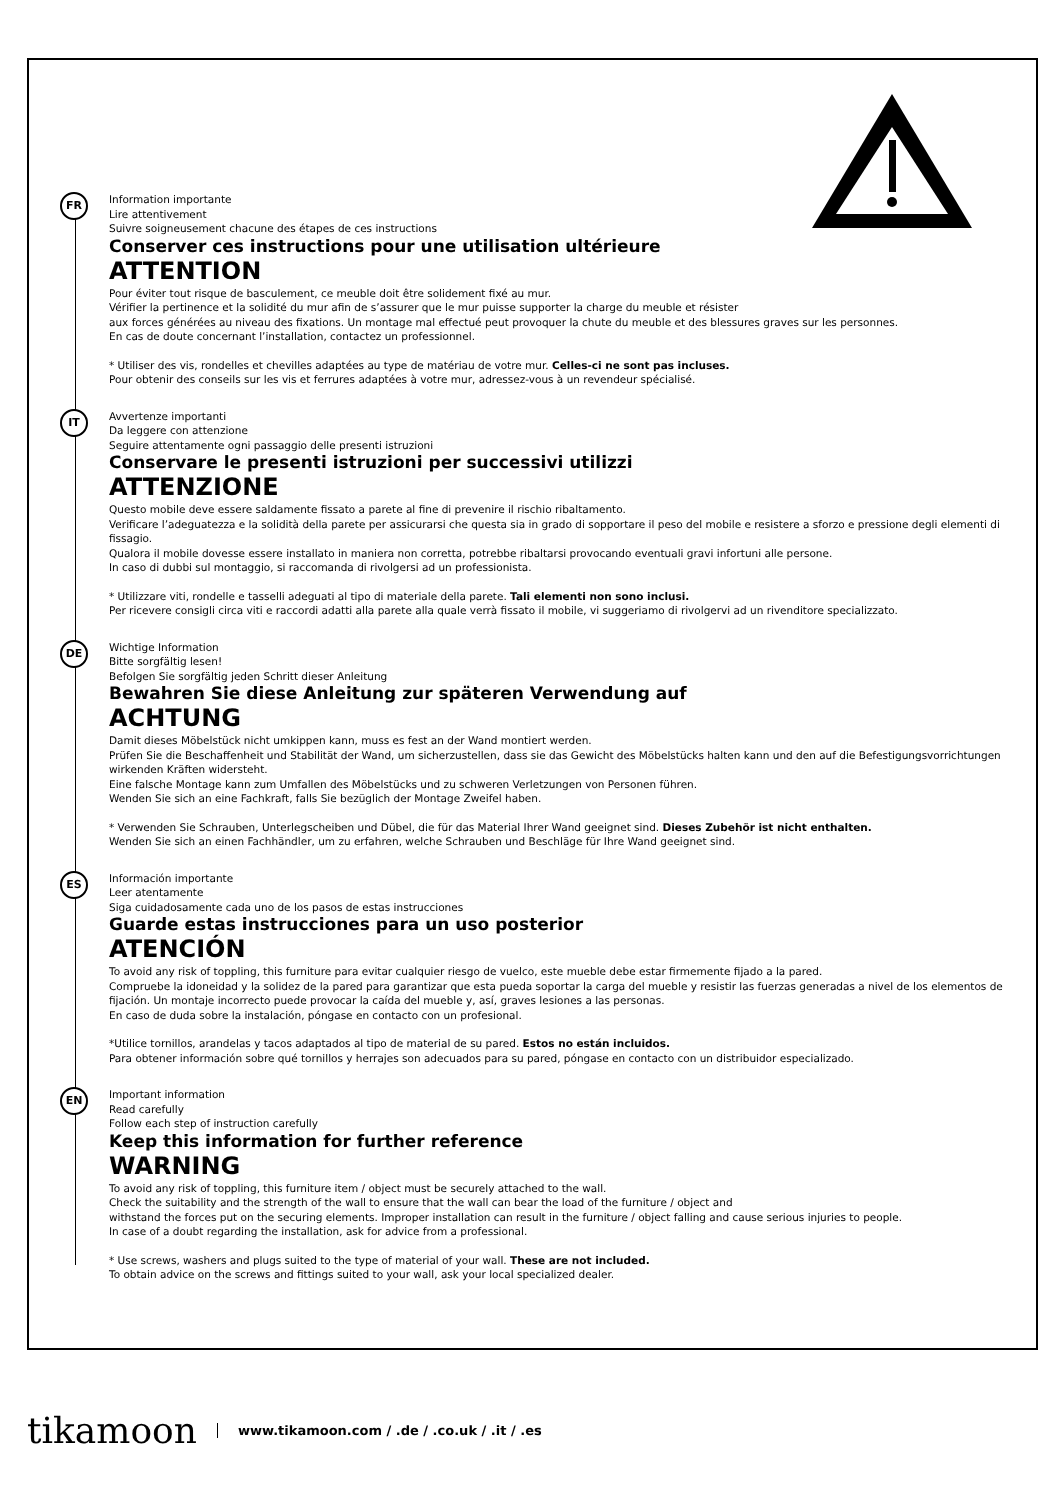FR
Information importante
Lire attentivement
Suivre soigneusement chacune des étapes de ces instructions
Conserver ces instructions pour une utilisation ultérieure
ATTENTION
Pour éviter tout risque de basculement, ce meuble doit être solidement fixé au mur.
Vérifier la pertinence et la solidité du mur afin de s’assurer que le mur puisse supporter la charge du meuble et résister
aux forces générées au niveau des fixations. Un montage mal effectué peut provoquer la chute du meuble et des blessures graves sur les personnes.
En cas de doute concernant l’installation, contactez un professionnel.
* Utiliser des vis, rondelles et chevilles adaptées au type de matériau de votre mur. Celles-ci ne sont pas incluses.
Pour obtenir des conseils sur les vis et ferrures adaptées à votre mur, adressez-vous à un revendeur spécialisé.
IT
Avvertenze importanti
Da leggere con attenzione
Seguire attentamente ogni passaggio delle presenti istruzioni
Conservare le presenti istruzioni per successivi utilizzi
ATTENZIONE
Questo mobile deve essere saldamente fissato a parete al fine di prevenire il rischio ribaltamento.
Verificare l’adeguatezza e la solidità della parete per assicurarsi che questa sia in grado di sopportare il peso del mobile e resistere a sforzo e pressione degli elementi di fissagio.
Qualora il mobile dovesse essere installato in maniera non corretta, potrebbe ribaltarsi provocando eventuali gravi infortuni alle persone.
In caso di dubbi sul montaggio, si raccomanda di rivolgersi ad un professionista.
* Utilizzare viti, rondelle e tasselli adeguati al tipo di materiale della parete. Tali elementi non sono inclusi.
Per ricevere consigli circa viti e raccordi adatti alla parete alla quale verrà fissato il mobile, vi suggeriamo di rivolgervi ad un rivenditore specializzato.
DE
Wichtige Information
Bitte sorgfältig lesen!
Befolgen Sie sorgfältig jeden Schritt dieser Anleitung
Bewahren Sie diese Anleitung zur späteren Verwendung auf
ACHTUNG
Damit dieses Möbelstück nicht umkippen kann, muss es fest an der Wand montiert werden.
Prüfen Sie die Beschaffenheit und Stabilität der Wand, um sicherzustellen, dass sie das Gewicht des Möbelstücks halten kann und den auf die Befestigungsvorrichtungen wirkenden Kräften widersteht.
Eine falsche Montage kann zum Umfallen des Möbelstücks und zu schweren Verletzungen von Personen führen.
Wenden Sie sich an eine Fachkraft, falls Sie bezüglich der Montage Zweifel haben.
* Verwenden Sie Schrauben, Unterlegscheiben und Dübel, die für das Material Ihrer Wand geeignet sind. Dieses Zubehör ist nicht enthalten.
Wenden Sie sich an einen Fachhändler, um zu erfahren, welche Schrauben und Beschläge für Ihre Wand geeignet sind.
ES
Información importante
Leer atentamente
Siga cuidadosamente cada uno de los pasos de estas instrucciones
Guarde estas instrucciones para un uso posterior
ATENCIÓN
To avoid any risk of toppling, this furniture para evitar cualquier riesgo de vuelco, este mueble debe estar firmemente fijado a la pared.
Compruebe la idoneidad y la solidez de la pared para garantizar que esta pueda soportar la carga del mueble y resistir las fuerzas generadas a nivel de los elementos de fijación. Un montaje incorrecto puede provocar la caída del mueble y, así, graves lesiones a las personas.
En caso de duda sobre la instalación, póngase en contacto con un profesional.
*Utilice tornillos, arandelas y tacos adaptados al tipo de material de su pared. Estos no están incluidos.
Para obtener información sobre qué tornillos y herrajes son adecuados para su pared, póngase en contacto con un distribuidor especializado.
EN
Important information
Read carefully
Follow each step of instruction carefully
Keep this information for further reference
WARNING
To avoid any risk of toppling, this furniture item / object must be securely attached to the wall.
Check the suitability and the strength of the wall to ensure that the wall can bear the load of the furniture / object and
withstand the forces put on the securing elements. Improper installation can result in the furniture / object falling and cause serious injuries to people.
In case of a doubt regarding the installation, ask for advice from a professional.
* Use screws, washers and plugs suited to the type of material of your wall. These are not included.
To obtain advice on the screws and fittings suited to your wall, ask your local specialized dealer.
tikamoon www.tikamoon.com / .de / .co.uk / .it / .es